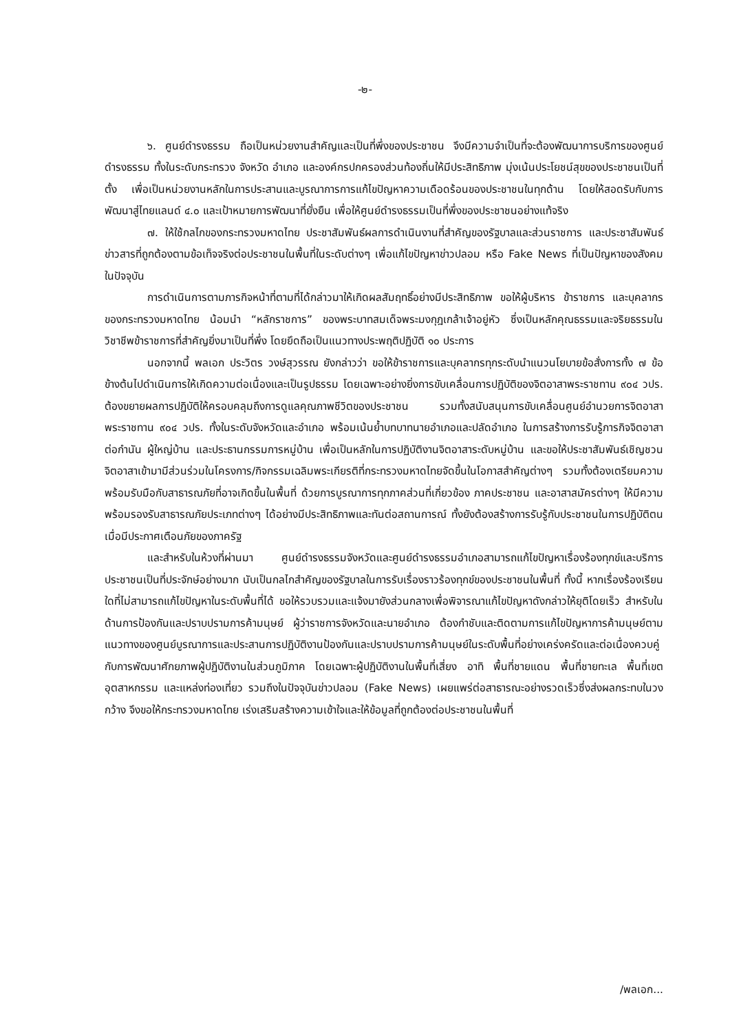-๒-
๖. ศูนย์ดำรงธรรม ถือเป็นหน่วยงานสำคัญและเป็นที่พึ่งของประชาชน จึงมีความจำเป็นที่จะต้องพัฒนาการบริการของศูนย์ดำรงธรรม ทั้งในระดับกระทรวง จังหวัด อำเภอ และองค์กรปกครองส่วนท้องถิ่นให้มีประสิทธิภาพ มุ่งเน้นประโยชน์สุขของประชาชนเป็นที่ตั้ง เพื่อเป็นหน่วยงานหลักในการประสานและบูรณาการการแก้ไขปัญหาความเดือดร้อนของประชาชนในทุกด้าน โดยให้สอดรับกับการพัฒนาสู่ไทยแลนด์ ๔.๐ และเป้าหมายการพัฒนาที่ยั่งยืน เพื่อให้ศูนย์ดำรงธรรมเป็นที่พึ่งของประชาชนอย่างแท้จริง
๗. ให้ใช้กลไกของกระทรวงมหาดไทย ประชาสัมพันธ์ผลการดำเนินงานที่สำคัญของรัฐบาลและส่วนราชการ และประชาสัมพันธ์ข่าวสารที่ถูกต้องตามข้อเท็จจริงต่อประชาชนในพื้นที่ในระดับต่างๆ เพื่อแก้ไขปัญหาข่าวปลอม หรือ Fake News ที่เป็นปัญหาของสังคมในปัจจุบัน
การดำเนินการตามภารกิจหน้าที่ตามที่ได้กล่าวมาให้เกิดผลสัมฤทธิ์อย่างมีประสิทธิภาพ ขอให้ผู้บริหาร ข้าราชการ และบุคลากรของกระทรวงมหาดไทย น้อมนำ “หลักราชการ” ของพระบาทสมเด็จพระมงกุฎเกล้าเจ้าอยู่หัว ซึ่งเป็นหลักคุณธรรมและจริยธรรมในวิชาชีพข้าราชการที่สำคัญยิ่งมาเป็นที่พึ่ง โดยยึดถือเป็นแนวทางประพฤติปฏิบัติ ๑๐ ประการ
นอกจากนี้ พลเอก ประวิตร วงษ์สุวรรณ ยังกล่าวว่า ขอให้ข้าราชการและบุคลากรทุกระดับนำแนวนโยบายข้อสั่งการทั้ง ๗ ข้อข้างต้นไปดำเนินการให้เกิดความต่อเนื่องและเป็นรูปธรรม โดยเฉพาะอย่างยิ่งการขับเคลื่อนการปฏิบัติของจิตอาสาพระราชทาน ๙๐๔ วปร. ต้องขยายผลการปฏิบัติให้ครอบคลุมถึงการดูแลคุณภาพชีวิตของประชาชน รวมทั้งสนับสนุนการขับเคลื่อนศูนย์อำนวยการจิตอาสาพระราชทาน ๙๐๔ วปร. ทั้งในระดับจังหวัดและอำเภอ พร้อมเน้นย้ำบทบาทนายอำเภอและปลัดอำเภอ ในการสร้างการรับรู้ภารกิจจิตอาสาต่อกำนัน ผู้ใหญ่บ้าน และประธานกรรมการหมู่บ้าน เพื่อเป็นหลักในการปฏิบัติงานจิตอาสาระดับหมู่บ้าน และขอให้ประชาสัมพันธ์เชิญชวนจิตอาสาเข้ามามีส่วนร่วมในโครงการ/กิจกรรมเฉลิมพระเกียรติที่กระทรวงมหาดไทยจัดขึ้นในโอกาสสำคัญต่างๆ รวมทั้งต้องเตรียมความพร้อมรับมือกับสาธารณภัยที่อาจเกิดขึ้นในพื้นที่ ด้วยการบูรณาการทุกภาคส่วนที่เกี่ยวข้อง ภาคประชาชน และอาสาสมัครต่างๆ ให้มีความพร้อมรองรับสาธารณภัยประเภทต่างๆ ได้อย่างมีประสิทธิภาพและทันต่อสถานการณ์ ทั้งยังต้องสร้างการรับรู้กับประชาชนในการปฏิบัติตนเมื่อมีประกาศเตือนภัยของภาครัฐ
และสำหรับในห้วงที่ผ่านมา ศูนย์ดำรงธรรมจังหวัดและศูนย์ดำรงธรรมอำเภอสามารถแก้ไขปัญหาเรื่องร้องทุกข์และบริการประชาชนเป็นที่ประจักษ์อย่างมาก นับเป็นกลไกสำคัญของรัฐบาลในการรับเรื่องราวร้องทุกข์ของประชาชนในพื้นที่ ทั้งนี้ หากเรื่องร้องเรียนใดที่ไม่สามารถแก้ไขปัญหาในระดับพื้นที่ได้ ขอให้รวบรวมและแจ้งมายังส่วนกลางเพื่อพิจารณาแก้ไขปัญหาดังกล่าวให้ยุติโดยเร็ว สำหรับในด้านการป้องกันและปราบปรามการค้ามนุษย์ ผู้ว่าราชการจังหวัดและนายอำเภอ ต้องกำชับและติดตามการแก้ไขปัญหาการค้ามนุษย์ตามแนวทางของศูนย์บูรณาการและประสานการปฏิบัติงานป้องกันและปราบปรามการค้ามนุษย์ในระดับพื้นที่อย่างเคร่งครัดและต่อเนื่องควบคู่กับการพัฒนาศักยภาพผู้ปฏิบัติงานในส่วนภูมิภาค โดยเฉพาะผู้ปฏิบัติงานในพื้นที่เสี่ยง อาทิ พื้นที่ชายแดน พื้นที่ชายทะเล พื้นที่เขตอุตสาหกรรม และแหล่งท่องเที่ยว รวมถึงในปัจจุบันข่าวปลอม (Fake News) เผยแพร่ต่อสาธารณะอย่างรวดเร็วซึ่งส่งผลกระทบในวงกว้าง จึงขอให้กระทรวงมหาดไทย เร่งเสริมสร้างความเข้าใจและให้ข้อมูลที่ถูกต้องต่อประชาชนในพื้นที่
/พลเอก...